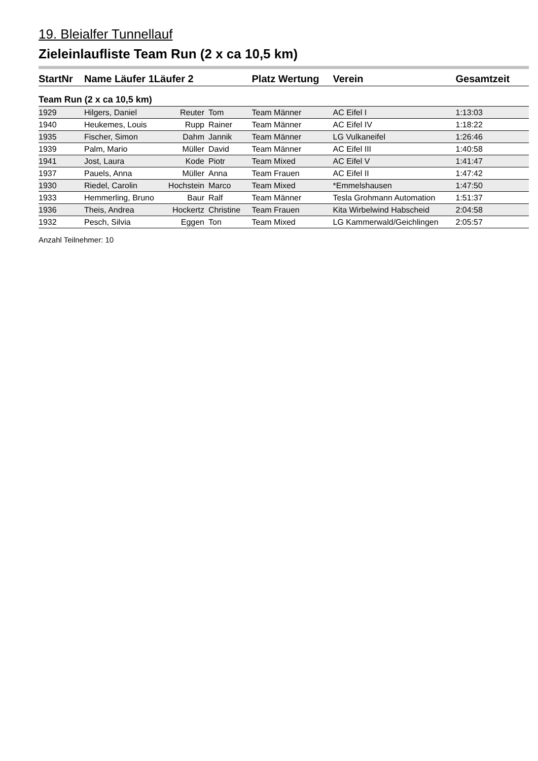19. Bleialfer Tunnellauf
Zieleinlaufliste Team Run (2 x ca 10,5 km)
| StartNr | Name Läufer 1 | Läufer 2 | | Platz Wertung | Verein | Gesamtzeit |
| --- | --- | --- | --- | --- | --- | --- |
| Team Run (2 x ca 10,5 km) | | | | | | |
| 1929 | Hilgers, Daniel | Reuter | Tom | Team Männer | AC Eifel I | 1:13:03 |
| 1940 | Heukemes, Louis | Rupp | Rainer | Team Männer | AC Eifel IV | 1:18:22 |
| 1935 | Fischer, Simon | Dahm | Jannik | Team Männer | LG Vulkaneifel | 1:26:46 |
| 1939 | Palm, Mario | Müller | David | Team Männer | AC Eifel III | 1:40:58 |
| 1941 | Jost, Laura | Kode | Piotr | Team Mixed | AC Eifel V | 1:41:47 |
| 1937 | Pauels, Anna | Müller | Anna | Team Frauen | AC Eifel II | 1:47:42 |
| 1930 | Riedel, Carolin | Hochstein | Marco | Team Mixed | *Emmelshausen | 1:47:50 |
| 1933 | Hemmerling, Bruno | Baur | Ralf | Team Männer | Tesla Grohmann Automation | 1:51:37 |
| 1936 | Theis, Andrea | Hockertz | Christine | Team Frauen | Kita Wirbelwind Habscheid | 2:04:58 |
| 1932 | Pesch, Silvia | Eggen | Ton | Team Mixed | LG Kammerwald/Geichlingen | 2:05:57 |
Anzahl Teilnehmer: 10